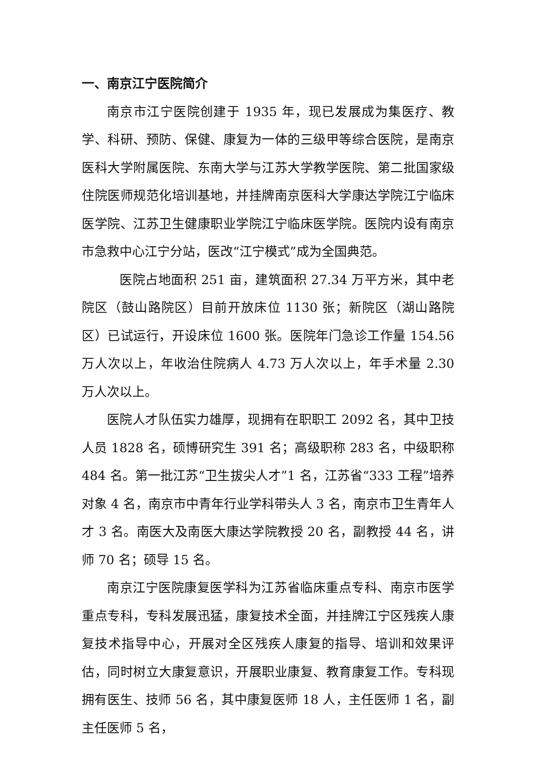一、南京江宁医院简介
南京市江宁医院创建于 1935 年，现已发展成为集医疗、教学、科研、预防、保健、康复为一体的三级甲等综合医院，是南京医科大学附属医院、东南大学与江苏大学教学医院、第二批国家级住院医师规范化培训基地，并挂牌南京医科大学康达学院江宁临床医学院、江苏卫生健康职业学院江宁临床医学院。医院内设有南京市急救中心江宁分站，医改“江宁模式”成为全国典范。
医院占地面积 251 亩，建筑面积 27.34 万平方米，其中老院区（鼓山路院区）目前开放床位 1130 张；新院区（湖山路院区）已试运行，开设床位 1600 张。医院年门急诊工作量 154.56 万人次以上，年收治住院病人 4.73 万人次以上，年手术量 2.30 万人次以上。
医院人才队伍实力雄厚，现拥有在职职工 2092 名，其中卫技人员 1828 名，硕博研究生 391 名；高级职称 283 名，中级职称 484 名。第一批江苏“卫生拔尖人才”1 名，江苏省“333 工程”培养对象 4 名，南京市中青年行业学科带头人 3 名，南京市卫生青年人才 3 名。南医大及南医大康达学院教授 20 名，副教授 44 名，讲师 70 名；硕导 15 名。
南京江宁医院康复医学科为江苏省临床重点专科、南京市医学重点专科，专科发展迅猛，康复技术全面，并挂牌江宁区残疾人康复技术指导中心，开展对全区残疾人康复的指导、培训和效果评估，同时树立大康复意识，开展职业康复、教育康复工作。专科现拥有医生、技师 56 名，其中康复医师 18 人，主任医师 1 名，副主任医师 5 名，